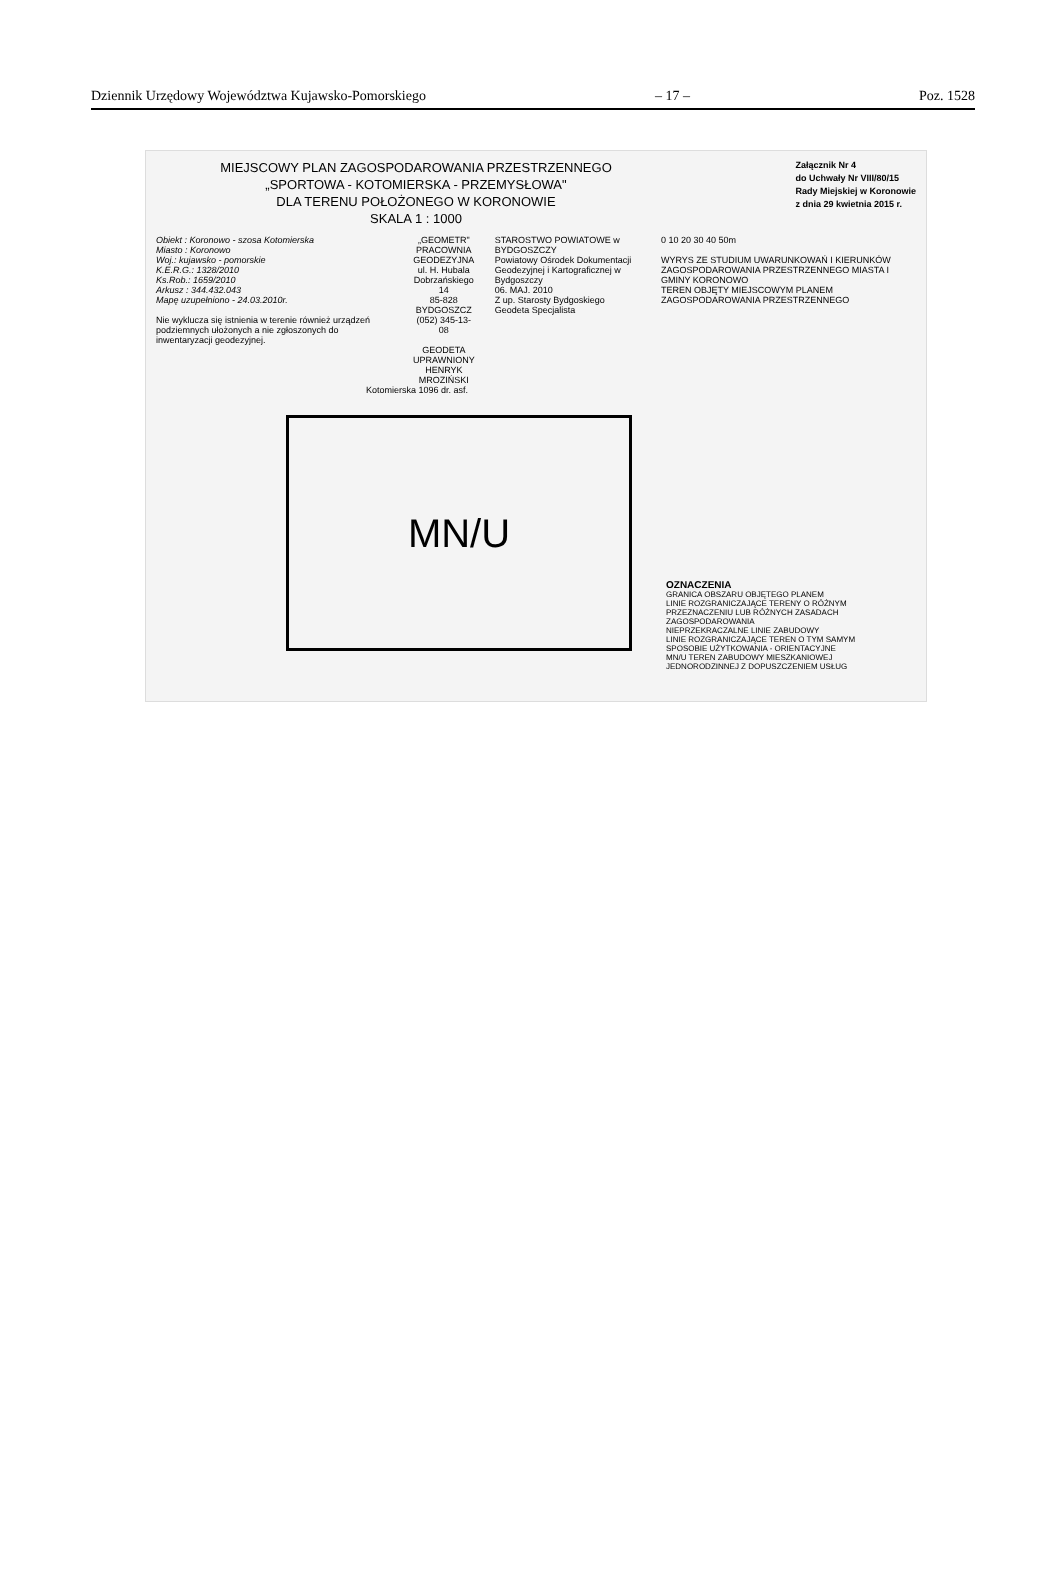Dziennik Urzędowy Województwa Kujawsko-Pomorskiego – 17 – Poz. 1528
MIEJSCOWY PLAN ZAGOSPODAROWANIA PRZESTRZENNEGO
„SPORTOWA - KOTOMIERSKA - PRZEMYSŁOWA"
DLA TERENU POŁOŻONEGO W KORONOWIE
SKALA 1 : 1000
Załącznik Nr 4
do Uchwały Nr VIII/80/15
Rady Miejskiej w Koronowie
z dnia 29 kwietnia 2015 r.
Obiekt : Koronowo - szosa Kotomierska
Miasto : Koronowo
Woj.: kujawsko - pomorskie
K.E.R.G.: 1328/2010
Ks.Rob.: 1659/2010
Arkusz : 344.432.043
Mapę uzupełniono - 24.03.2010r.
Nie wyklucza się istnienia w terenie również urządzeń podziemnych ułożonych a nie zgłoszonych do inwentaryzacji geodezyjnej.
„GEOMETR"
PRACOWNIA GEODEZYJNA
ul. H. Hubala Dobrzańskiego 14
85-828 BYDGOSZCZ
(052) 345-13-08
GEODETA UPRAWNIONY
HENRYK MROZIŃSKI
STAROSTWO POWIATOWE w BYDGOSZCZY
Powiatowy Ośrodek Dokumentacji Geodezyjnej i Kartograficznej w Bydgoszczy
06. MAJ. 2010
Z up. Starosty Bydgoskiego
Geodeta Specjalista
0 10 20 30 40 50m
WYRYS ZE STUDIUM UWARUNKOWAŃ I KIERUNKÓW ZAGOSPODAROWANIA PRZESTRZENNEGO MIASTA I GMINY KORONOWO
TEREN OBJĘTY MIEJSCOWYM PLANEM ZAGOSPODAROWANIA PRZESTRZENNEGO
Kotomierska 1096 dr. asf.
MN/U
OZNACZENIA
GRANICA OBSZARU OBJĘTEGO PLANEM
LINIE ROZGRANICZAJĄCE TERENY O RÓŻNYM PRZEZNACZENIU LUB RÓŻNYCH ZASADACH ZAGOSPODAROWANIA
NIEPRZEKRACZALNE LINIE ZABUDOWY
LINIE ROZGRANICZAJĄCE TEREN O TYM SAMYM SPOSOBIE UŻYTKOWANIA - ORIENTACYJNE
MN/U TEREN ZABUDOWY MIESZKANIOWEJ JEDNORODZINNEJ Z DOPUSZCZENIEM USŁUG